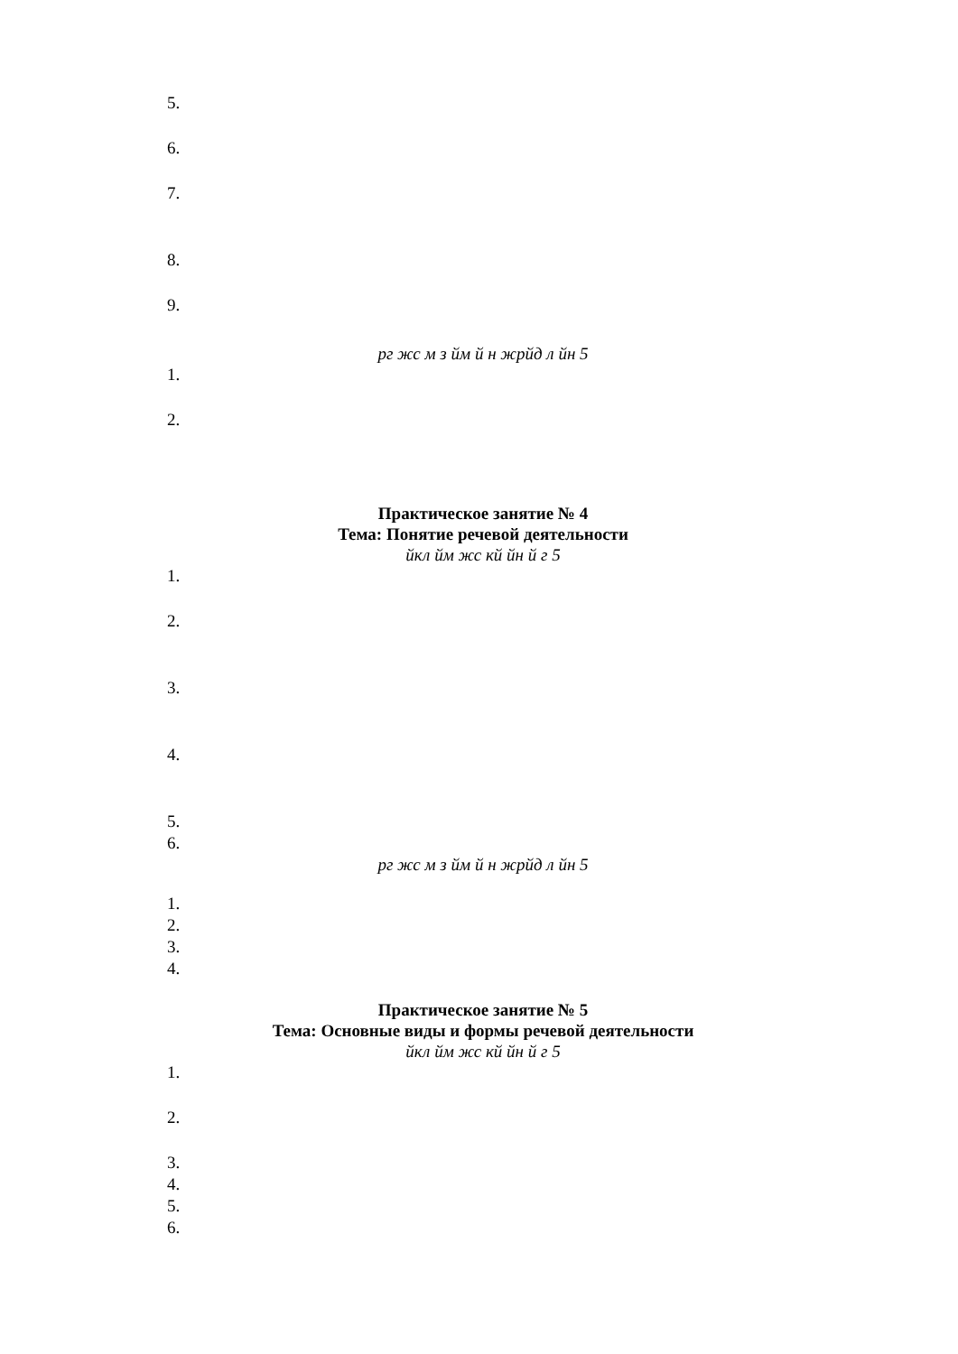5.
6.
7.
8.
9.
рг жс м з йм­ й н ж­рйд л йн 5
1.
2.
Практическое занятие № 4
Тема: Понятие речевой деятельности
йкл йм жс кй йн й г 5
1.
2.
3.
4.
5.
6.
рг жс м з йм­ й н ж­рйд л йн 5
1.
2.
3.
4.
Практическое занятие № 5
Тема: Основные виды и формы речевой деятельности
йкл йм жс кй йн й г 5
1.
2.
3.
4.
5.
6.